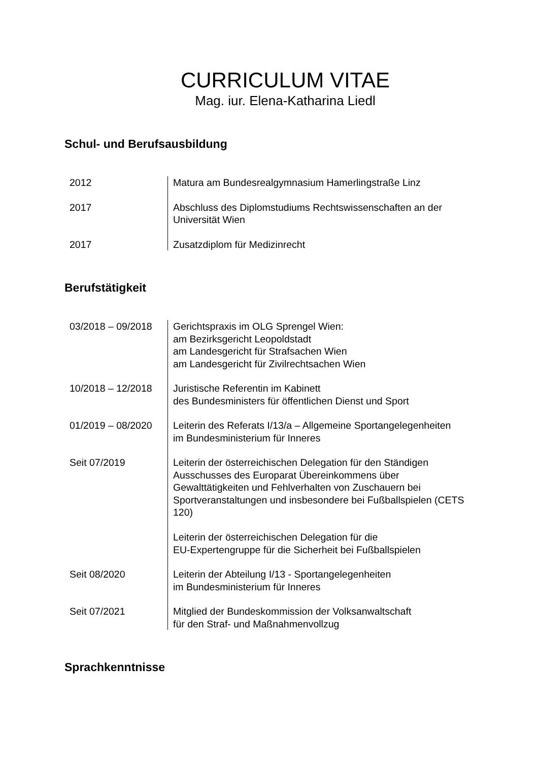CURRICULUM VITAE
Mag. iur. Elena-Katharina Liedl
Schul- und Berufsausbildung
| 2012 | Matura am Bundesrealgymnasium Hamerlingstraße Linz |
| 2017 | Abschluss des Diplomstudiums Rechtswissenschaften an der Universität Wien |
| 2017 | Zusatzdiplom für Medizinrecht |
Berufstätigkeit
| 03/2018 – 09/2018 | Gerichtspraxis im OLG Sprengel Wien: am Bezirksgericht Leopoldstadt am Landesgericht für Strafsachen Wien am Landesgericht für Zivilrechtsachen Wien |
| 10/2018 – 12/2018 | Juristische Referentin im Kabinett des Bundesministers für öffentlichen Dienst und Sport |
| 01/2019 – 08/2020 | Leiterin des Referats I/13/a – Allgemeine Sportangelegenheiten im Bundesministerium für Inneres |
| Seit 07/2019 | Leiterin der österreichischen Delegation für den Ständigen Ausschusses des Europarat Übereinkommens über Gewalttätigkeiten und Fehlverhalten von Zuschauern bei Sportveranstaltungen und insbesondere bei Fußballspielen (CETS 120) Leiterin der österreichischen Delegation für die EU-Expertengruppe für die Sicherheit bei Fußballspielen |
| Seit 08/2020 | Leiterin der Abteilung I/13 - Sportangelegenheiten im Bundesministerium für Inneres |
| Seit 07/2021 | Mitglied der Bundeskommission der Volksanwaltschaft für den Straf- und Maßnahmenvollzug |
Sprachkenntnisse